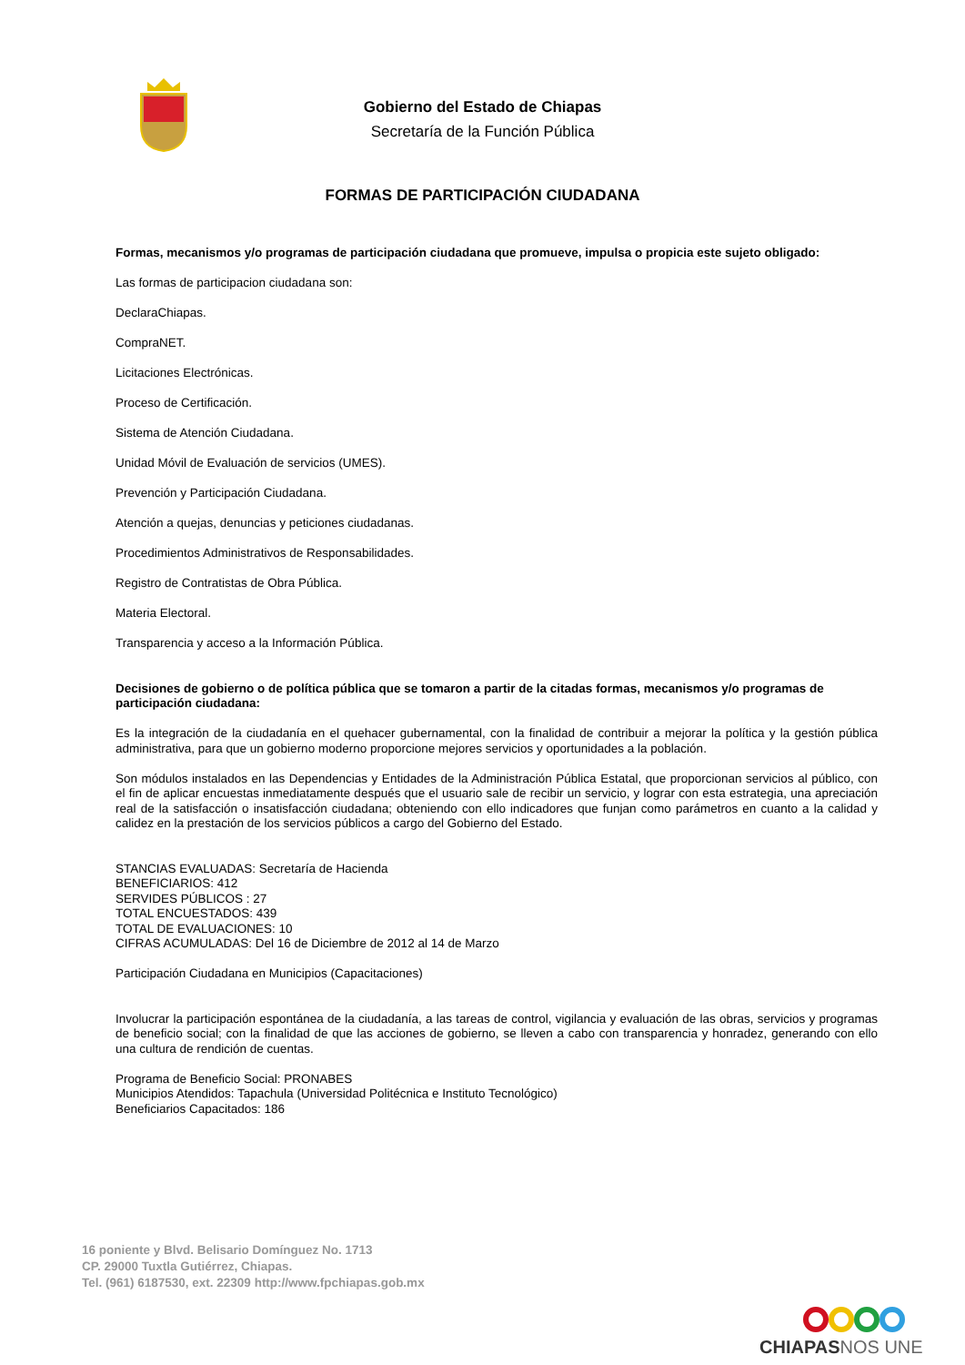Gobierno del Estado de Chiapas
Secretaría de la Función Pública
FORMAS DE PARTICIPACIÓN CIUDADANA
Formas, mecanismos y/o programas de participación ciudadana que promueve, impulsa o propicia este sujeto obligado:
Las formas de participacion ciudadana son:
DeclaraChiapas.
CompraNET.
Licitaciones Electrónicas.
Proceso de Certificación.
Sistema de Atención Ciudadana.
Unidad Móvil de Evaluación de servicios (UMES).
Prevención y Participación Ciudadana.
Atención a quejas, denuncias y peticiones ciudadanas.
Procedimientos Administrativos de Responsabilidades.
Registro de Contratistas de Obra Pública.
Materia Electoral.
Transparencia y acceso a la Información Pública.
Decisiones de gobierno o de política pública que se tomaron a partir de la citadas formas, mecanismos y/o programas de participación ciudadana:
Es la integración de la ciudadanía en el quehacer gubernamental, con la finalidad de contribuir a mejorar la política y la gestión pública administrativa, para que un gobierno moderno proporcione mejores servicios y oportunidades a la población.
Son módulos instalados en las Dependencias y Entidades de la Administración Pública Estatal, que proporcionan servicios al público, con el fin de aplicar encuestas inmediatamente después que el usuario sale de recibir un servicio, y lograr con esta estrategia, una apreciación real de la satisfacción o insatisfacción ciudadana; obteniendo con ello indicadores que funjan como parámetros en cuanto a la calidad y calidez en la prestación de los servicios públicos a cargo del Gobierno del Estado.
STANCIAS EVALUADAS: Secretaría de Hacienda
BENEFICIARIOS: 412
SERVIDES PÚBLICOS : 27
TOTAL ENCUESTADOS: 439
TOTAL DE EVALUACIONES: 10
CIFRAS ACUMULADAS: Del 16 de Diciembre de 2012 al 14 de Marzo
Participación Ciudadana en Municipios (Capacitaciones)
Involucrar la participación espontánea de la ciudadanía, a las tareas de control, vigilancia y evaluación de las obras, servicios y programas de beneficio social; con la finalidad de que las acciones de gobierno, se lleven a cabo con transparencia y honradez, generando con ello una cultura de rendición de cuentas.
Programa de Beneficio Social: PRONABES
Municipios Atendidos: Tapachula (Universidad Politécnica e Instituto Tecnológico)
Beneficiarios Capacitados: 186
16 poniente y Blvd. Belisario Domínguez No. 1713
CP. 29000 Tuxtla Gutiérrez, Chiapas.
Tel. (961) 6187530, ext. 22309 http://www.fpchiapas.gob.mx
CHIAPAS NOS UNE